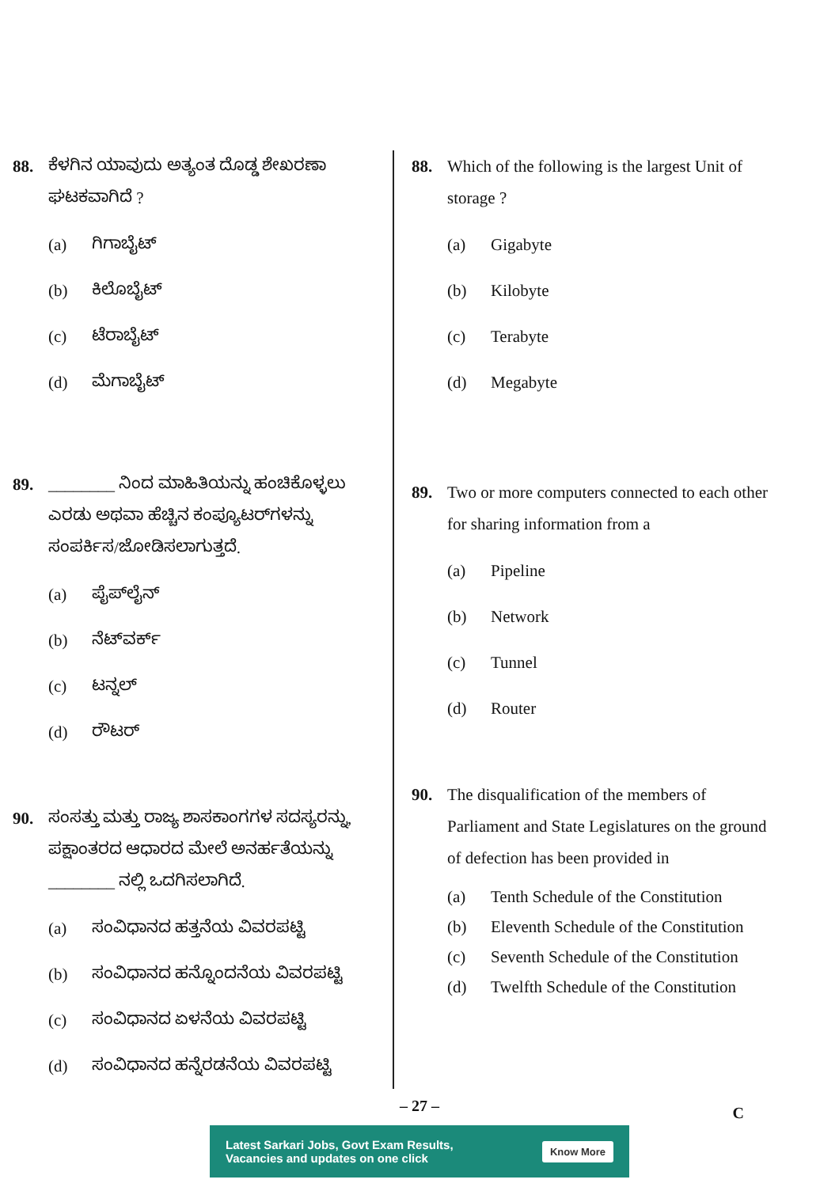88. ಕೆಳಗಿನ ಯಾವುದು ಅತ್ಯಂತ ದೊಡ್ಡ ಶೇಖರಣಾ ಘಟಕವಾಗಿದೆ ?
(a) ಗಿಗಾಬೈಟ್
(b) ಕಿಲೊಬೈಟ್
(c) ಟೆರಾಬೈಟ್
(d) ಮೆಗಾಬೈಟ್
89. ________ ನಿಂದ ಮಾಹಿತಿಯನ್ನು ಹಂಚಿಕೊಳ್ಳಲು ಎರಡು ಅಥವಾ ಹೆಚ್ಚಿನ ಕಂಪ್ಯೂಟರ್‌ಗಳನ್ನು ಸಂಪರ್ಕಿಸ/ಜೋಡಿಸಲಾಗುತ್ತದೆ.
(a) ಪೈಪ್‌ಲೈನ್
(b) ನೆಟ್‌ವರ್ಕ್
(c) ಟನ್ನಲ್
(d) ರೌಟರ್
90. ಸಂಸತ್ತು ಮತ್ತು ರಾಜ್ಯ ಶಾಸಕಾಂಗಗಳ ಸದಸ್ಯರನ್ನು, ಪಕ್ಷಾಂತರದ ಆಧಾರದ ಮೇಲೆ ಅನರ್ಹತೆಯನ್ನು ________ ನಲ್ಲಿ ಒದಗಿಸಲಾಗಿದೆ.
(a) ಸಂವಿಧಾನದ ಹತ್ತನೆಯ ವಿವರಪಟ್ಟಿ
(b) ಸಂವಿಧಾನದ ಹನ್ನೊಂದನೆಯ ವಿವರಪಟ್ಟಿ
(c) ಸಂವಿಧಾನದ ಏಳನೆಯ ವಿವರಪಟ್ಟಿ
(d) ಸಂವಿಧಾನದ ಹನ್ನೆರಡನೆಯ ವಿವರಪಟ್ಟಿ
88. Which of the following is the largest Unit of storage ?
(a) Gigabyte
(b) Kilobyte
(c) Terabyte
(d) Megabyte
89. Two or more computers connected to each other for sharing information from a
(a) Pipeline
(b) Network
(c) Tunnel
(d) Router
90. The disqualification of the members of Parliament and State Legislatures on the ground of defection has been provided in
(a) Tenth Schedule of the Constitution
(b) Eleventh Schedule of the Constitution
(c) Seventh Schedule of the Constitution
(d) Twelfth Schedule of the Constitution
– 27 –
C
Latest Sarkari Jobs, Govt Exam Results,
Vacancies and updates on one click Know More